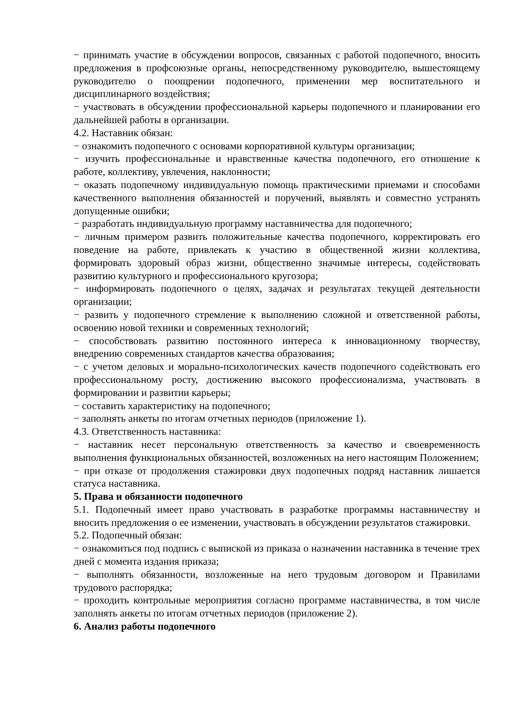− принимать участие в обсуждении вопросов, связанных с работой подопечного, вносить предложения в профсоюзные органы, непосредственному руководителю, вышестоящему руководителю о поощрении подопечного, применении мер воспитательного и дисциплинарного воздействия;
− участвовать в обсуждении профессиональной карьеры подопечного и планировании его дальнейшей работы в организации.
4.2. Наставник обязан:
− ознакомить подопечного с основами корпоративной культуры организации;
− изучить профессиональные и нравственные качества подопечного, его отношение к работе, коллективу, увлечения, наклонности;
− оказать подопечному индивидуальную помощь практическими приемами и способами качественного выполнения обязанностей и поручений, выявлять и совместно устранять допущенные ошибки;
− разработать индивидуальную программу наставничества для подопечного;
− личным примером развить положительные качества подопечного, корректировать его поведение на работе, привлекать к участию в общественной жизни коллектива, формировать здоровый образ жизни, общественно значимые интересы, содействовать развитию культурного и профессионального кругозора;
− информировать подопечного о целях, задачах и результатах текущей деятельности организации;
− развить у подопечного стремление к выполнению сложной и ответственной работы, освоению новой техники и современных технологий;
− способствовать развитию постоянного интереса к инновационному творчеству, внедрению современных стандартов качества образования;
− с учетом деловых и морально-психологических качеств подопечного содействовать его профессиональному росту, достижению высокого профессионализма, участвовать в формировании и развитии карьеры;
− составить характеристику на подопечного;
− заполнять анкеты по итогам отчетных периодов (приложение 1).
4.3. Ответственность наставника:
− наставник несет персональную ответственность за качество и своевременность выполнения функциональных обязанностей, возложенных на него настоящим Положением;
− при отказе от продолжения стажировки двух подопечных подряд наставник лишается статуса наставника.
5. Права и обязанности подопечного
5.1. Подопечный имеет право участвовать в разработке программы наставничеству и вносить предложения о ее изменении, участвовать в обсуждении результатов стажировки.
5.2. Подопечный обязан:
− ознакомиться под подпись с выпиской из приказа о назначении наставника в течение трех дней с момента издания приказа;
− выполнять обязанности, возложенные на него трудовым договором и Правилами трудового распорядка;
− проходить контрольные мероприятия согласно программе наставничества, в том числе заполнять анкеты по итогам отчетных периодов (приложение 2).
6. Анализ работы подопечного